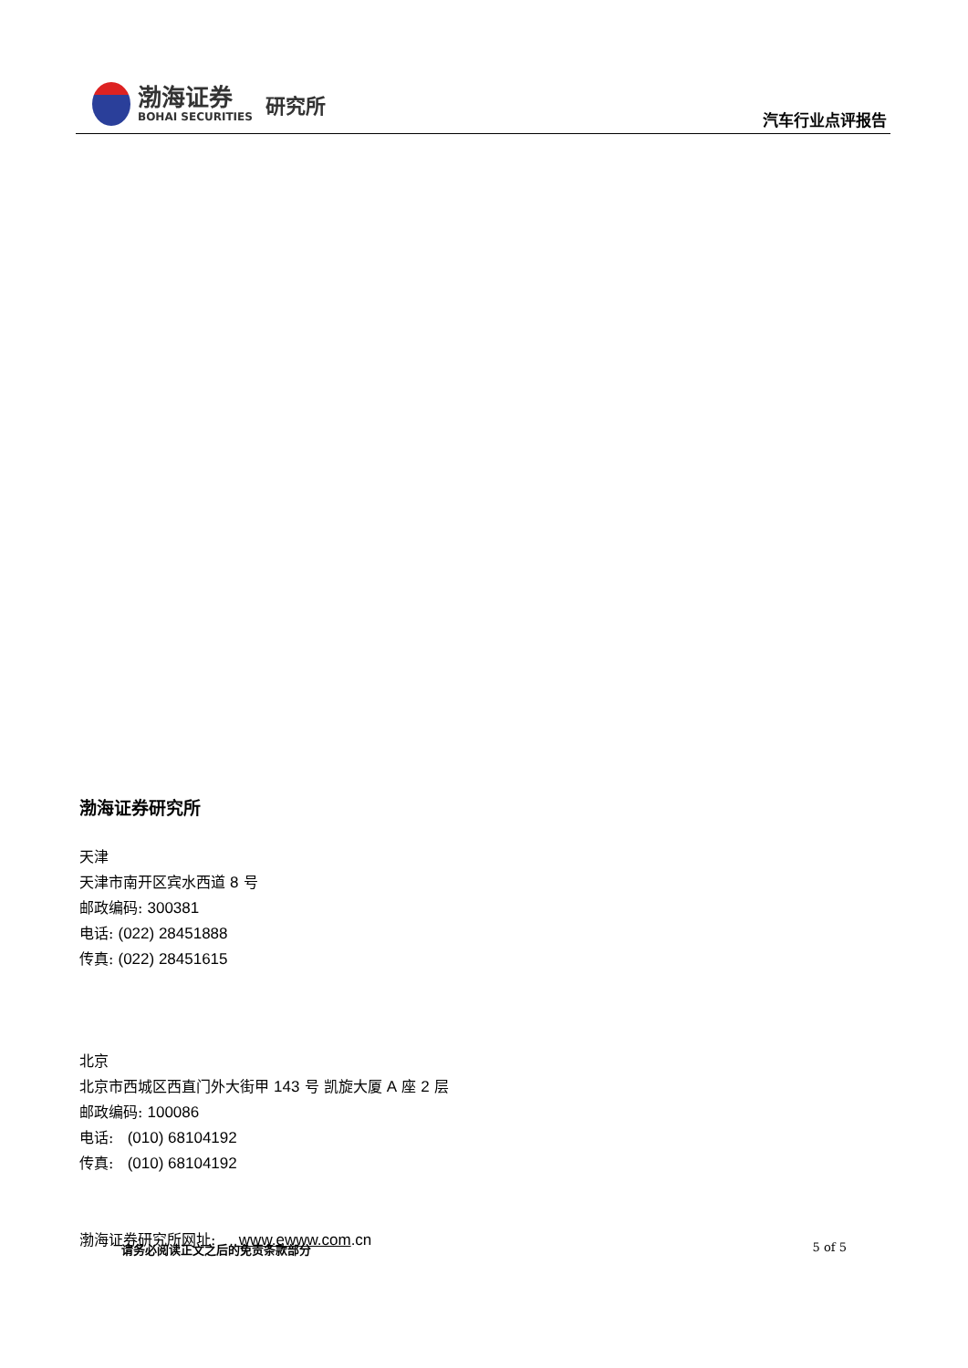渤海证券
BOHAI SECURITIES
研究所
汽车行业点评报告
渤海证券研究所
天津
天津市南开区宾水西道 8 号
邮政编码: 300381
电话: (022) 28451888
传真: (022) 28451615
北京
北京市西城区西直门外大街甲 143 号 凯旋大厦 A 座 2 层
邮政编码: 100086
电话: (010) 68104192
传真: (010) 68104192
渤海证券研究所网址: www.ewww.com.cn
请务必阅读正文之后的免责条款部分 5 of 5